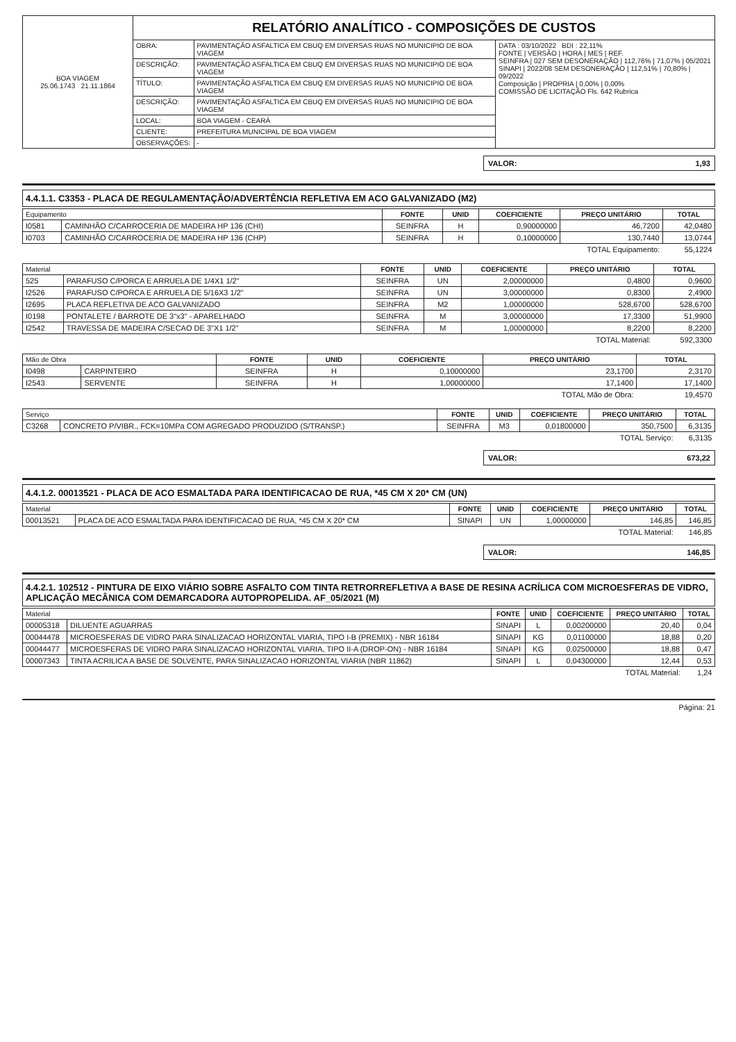| BOA VIAGEM 25.06.1743 21.11.1864 | RELATÓRIO ANALÍTICO - COMPOSIÇÕES DE CUSTOS | | |
| | OBRA: | PAVIMENTAÇÃO ASFALTICA EM CBUQ EM DIVERSAS RUAS NO MUNICIPIO DE BOA VIAGEM | DATA : 03/10/2022 BDI : 22,11% FONTE / VERSÃO / HORA / MES / REF. SEINFRA / 027 SEM DESONERAÇÃO / 112,76% / 71,07% / 05/2021 SINAPI / 2022/08 SEM DESONERAÇÃO / 112,51% / 70,80% / 09/2022 Composição / PROPRIA / 0,00% / 0,00% COMISSÃO DE LICITAÇÃO Fls. 642 Rubrica |
| | DESCRIÇÃO: | PAVIMENTAÇÃO ASFALTICA EM CBUQ EM DIVERSAS RUAS NO MUNICIPIO DE BOA VIAGEM | |
| | TÍTULO: | PAVIMENTAÇÃO ASFALTICA EM CBUQ EM DIVERSAS RUAS NO MUNICIPIO DE BOA VIAGEM | |
| | DESCRIÇÃO: | PAVIMENTAÇÃO ASFALTICA EM CBUQ EM DIVERSAS RUAS NO MUNICIPIO DE BOA VIAGEM | |
| | LOCAL: | BOA VIAGEM - CEARÁ | |
| | CLIENTE: | PREFEITURA MUNICIPAL DE BOA VIAGEM | |
| | OBSERVAÇÕES: | - | |
VALOR: 1,93
4.4.1.1. C3353 - PLACA DE REGULAMENTAÇÃO/ADVERTÊNCIA REFLETIVA EM ACO GALVANIZADO (M2)
| Equipamento | | FONTE | UNID | COEFICIENTE | PREÇO UNITÁRIO | TOTAL |
| --- | --- | --- | --- | --- | --- | --- |
| I0581 | CAMINHÃO C/CARROCERIA DE MADEIRA HP 136 (CHI) | SEINFRA | H | 0,90000000 | 46,7200 | 42,0480 |
| I0703 | CAMINHÃO C/CARROCERIA DE MADEIRA HP 136 (CHP) | SEINFRA | H | 0,10000000 | 130,7440 | 13,0744 |
| TOTAL Equipamento: | | | | | | 55,1224 |
| Material | | FONTE | UNID | COEFICIENTE | PREÇO UNITÁRIO | TOTAL |
| --- | --- | --- | --- | --- | --- | --- |
| 525 | PARAFUSO C/PORCA E ARRUELA DE 1/4X1 1/2" | SEINFRA | UN | 2,00000000 | 0,4800 | 0,9600 |
| I2526 | PARAFUSO C/PORCA E ARRUELA DE 5/16X3 1/2" | SEINFRA | UN | 3,00000000 | 0,8300 | 2,4900 |
| I2695 | PLACA REFLETIVA DE ACO GALVANIZADO | SEINFRA | M2 | 1,00000000 | 528,6700 | 528,6700 |
| I0198 | PONTALETE / BARROTE DE 3"x3" - APARELHADO | SEINFRA | M | 3,00000000 | 17,3300 | 51,9900 |
| I2542 | TRAVESSA DE MADEIRA C/SECAO DE 3"X1 1/2" | SEINFRA | M | 1,00000000 | 8,2200 | 8,2200 |
| TOTAL Material: | | | | | | 592,3300 |
| Mão de Obra | | FONTE | UNID | COEFICIENTE | PREÇO UNITÁRIO | TOTAL |
| --- | --- | --- | --- | --- | --- | --- |
| I0498 | CARPINTEIRO | SEINFRA | H | 0,10000000 | 23,1700 | 2,3170 |
| I2543 | SERVENTE | SEINFRA | H | 1,00000000 | 17,1400 | 17,1400 |
| TOTAL Mão de Obra: | | | | | | 19,4570 |
| Serviço | | FONTE | UNID | COEFICIENTE | PREÇO UNITÁRIO | TOTAL |
| --- | --- | --- | --- | --- | --- | --- |
| C3268 | CONCRETO P/VIBR., FCK=10MPa COM AGREGADO PRODUZIDO (S/TRANSP.) | SEINFRA | M3 | 0,01800000 | 350,7500 | 6,3135 |
| TOTAL Serviço: | | | | | | 6,3135 |
VALOR: 673,22
4.4.1.2. 00013521 - PLACA DE ACO ESMALTADA PARA IDENTIFICACAO DE RUA, *45 CM X 20* CM (UN)
| Material | | FONTE | UNID | COEFICIENTE | PREÇO UNITÁRIO | TOTAL |
| --- | --- | --- | --- | --- | --- | --- |
| 00013521 | PLACA DE ACO ESMALTADA PARA IDENTIFICACAO DE RUA, *45 CM X 20* CM | SINAPI | UN | 1,00000000 | 146,85 | 146,85 |
| TOTAL Material: | | | | | | 146,85 |
VALOR: 146,85
4.4.2.1. 102512 - PINTURA DE EIXO VIÁRIO SOBRE ASFALTO COM TINTA RETRORREFLETIVA A BASE DE RESINA ACRÍLICA COM MICROESFERAS DE VIDRO, APLICAÇÃO MECÂNICA COM DEMARCADORA AUTOPROPELIDA. AF_05/2021 (M)
| Material | | FONTE | UNID | COEFICIENTE | PREÇO UNITÁRIO | TOTAL |
| --- | --- | --- | --- | --- | --- | --- |
| 00005318 | DILUENTE AGUARRAS | SINAPI | L | 0,00200000 | 20,40 | 0,04 |
| 00044478 | MICROESFERAS DE VIDRO PARA SINALIZACAO HORIZONTAL VIARIA, TIPO I-B (PREMIX) - NBR 16184 | SINAPI | KG | 0,01100000 | 18,88 | 0,20 |
| 00044477 | MICROESFERAS DE VIDRO PARA SINALIZACAO HORIZONTAL VIARIA, TIPO II-A (DROP-ON) - NBR 16184 | SINAPI | KG | 0,02500000 | 18,88 | 0,47 |
| 00007343 | TINTA ACRILICA A BASE DE SOLVENTE, PARA SINALIZACAO HORIZONTAL VIARIA (NBR 11862) | SINAPI | L | 0,04300000 | 12,44 | 0,53 |
| TOTAL Material: | | | | | | 1,24 |
Página: 21